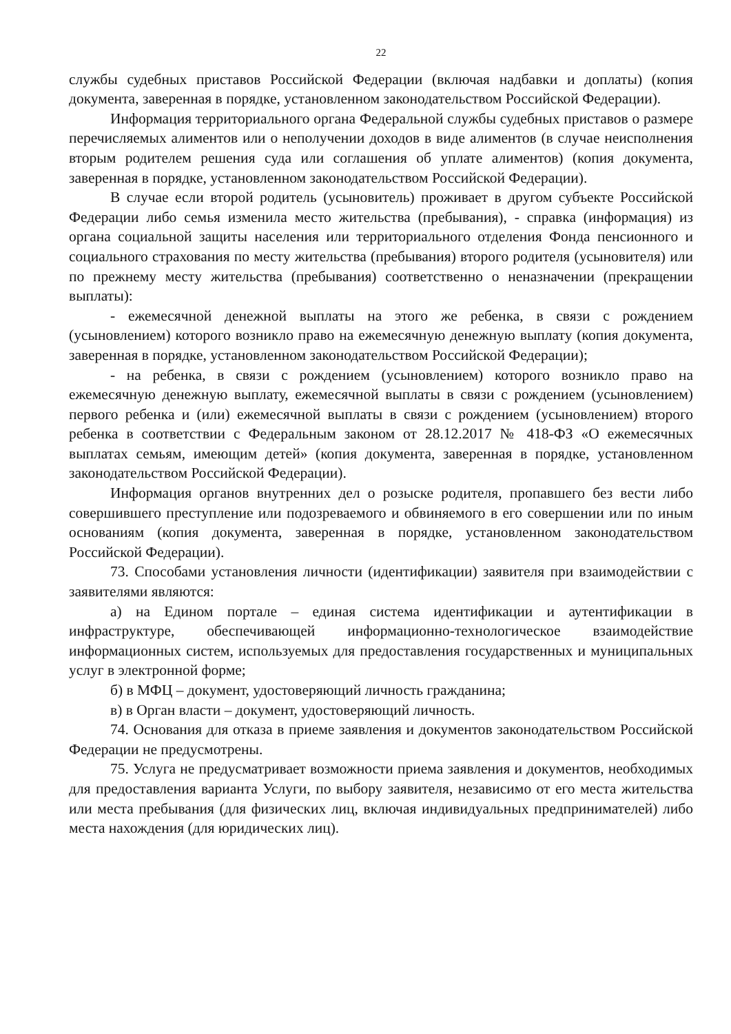22
службы судебных приставов Российской Федерации (включая надбавки и доплаты) (копия документа, заверенная в порядке, установленном законодательством Российской Федерации).
Информация территориального органа Федеральной службы судебных приставов о размере перечисляемых алиментов или о неполучении доходов в виде алиментов (в случае неисполнения вторым родителем решения суда или соглашения об уплате алиментов) (копия документа, заверенная в порядке, установленном законодательством Российской Федерации).
В случае если второй родитель (усыновитель) проживает в другом субъекте Российской Федерации либо семья изменила место жительства (пребывания), - справка (информация) из органа социальной защиты населения или территориального отделения Фонда пенсионного и социального страхования по месту жительства (пребывания) второго родителя (усыновителя) или по прежнему месту жительства (пребывания) соответственно о неназначении (прекращении выплаты):
- ежемесячной денежной выплаты на этого же ребенка, в связи с рождением (усыновлением) которого возникло право на ежемесячную денежную выплату (копия документа, заверенная в порядке, установленном законодательством Российской Федерации);
- на ребенка, в связи с рождением (усыновлением) которого возникло право на ежемесячную денежную выплату, ежемесячной выплаты в связи с рождением (усыновлением) первого ребенка и (или) ежемесячной выплаты в связи с рождением (усыновлением) второго ребенка в соответствии с Федеральным законом от 28.12.2017 № 418-ФЗ «О ежемесячных выплатах семьям, имеющим детей» (копия документа, заверенная в порядке, установленном законодательством Российской Федерации).
Информация органов внутренних дел о розыске родителя, пропавшего без вести либо совершившего преступление или подозреваемого и обвиняемого в его совершении или по иным основаниям (копия документа, заверенная в порядке, установленном законодательством Российской Федерации).
73. Способами установления личности (идентификации) заявителя при взаимодействии с заявителями являются:
а) на Едином портале – единая система идентификации и аутентификации в инфраструктуре, обеспечивающей информационно-технологическое взаимодействие информационных систем, используемых для предоставления государственных и муниципальных услуг в электронной форме;
б) в МФЦ – документ, удостоверяющий личность гражданина;
в) в Орган власти – документ, удостоверяющий личность.
74. Основания для отказа в приеме заявления и документов законодательством Российской Федерации не предусмотрены.
75. Услуга не предусматривает возможности приема заявления и документов, необходимых для предоставления варианта Услуги, по выбору заявителя, независимо от его места жительства или места пребывания (для физических лиц, включая индивидуальных предпринимателей) либо места нахождения (для юридических лиц).